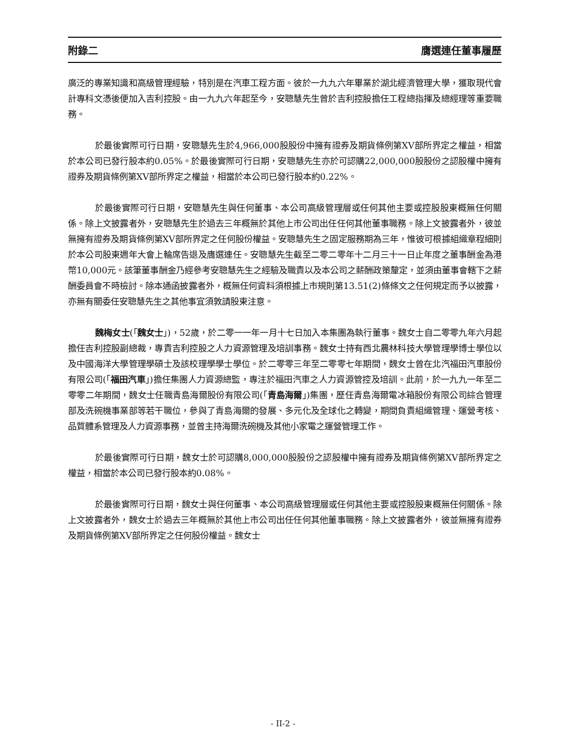附錄二 膺選連任董事履歷
廣泛的專業知識和高級管理經驗，特別是在汽車工程方面。彼於一九九六年畢業於湖北經濟管理大學，獲取現代會計專科文憑後便加入吉利控股。由一九九六年起至今，安聰慧先生曾於吉利控股擔任工程總指揮及總經理等重要職務。
於最後實際可行日期，安聰慧先生於4,966,000股股份中擁有證券及期貨條例第XV部所界定之權益，相當於本公司已發行股本約0.05%。於最後實際可行日期，安聰慧先生亦於可認購22,000,000股股份之認股權中擁有證券及期貨條例第XV部所界定之權益，相當於本公司已發行股本約0.22%。
於最後實際可行日期，安聰慧先生與任何董事、本公司高級管理層或任何其他主要或控股股東概無任何關係。除上文披露者外，安聰慧先生於過去三年概無於其他上市公司出任任何其他董事職務。除上文披露者外，彼並無擁有證券及期貨條例第XV部所界定之任何股份權益。安聰慧先生之固定服務期為三年，惟彼可根據組織章程細則於本公司股東週年大會上輪席告退及膺選連任。安聰慧先生截至二零二零年十二月三十一日止年度之董事酬金為港幣10,000元。該筆董事酬金乃經參考安聰慧先生之經驗及職責以及本公司之薪酬政策釐定，並須由董事會轄下之薪酬委員會不時檢討。除本通函披露者外，概無任何資料須根據上市規則第13.51(2)條條文之任何規定而予以披露，亦無有關委任安聰慧先生之其他事宜須敦請股東注意。
魏梅女士(「魏女士」)，52歲，於二零一一年一月十七日加入本集團為執行董事。魏女士自二零零九年六月起擔任吉利控股副總裁，專責吉利控股之人力資源管理及培訓事務。魏女士持有西北農林科技大學管理學博士學位以及中國海洋大學管理學碩士及該校理學學士學位。於二零零三年至二零零七年期間，魏女士曾在北汽福田汽車股份有限公司(「福田汽車」)擔任集團人力資源總監，專注於福田汽車之人力資源管控及培訓。此前，於一九九一年至二零零二年期間，魏女士任職青島海爾股份有限公司(「青島海爾」)集團，歷任青島海爾電冰箱股份有限公司綜合管理部及洗碗機事業部等若干職位，參與了青島海爾的發展、多元化及全球化之轉變，期間負責組織管理、運營考核、品質體系管理及人力資源事務，並曾主持海爾洗碗機及其他小家電之運營管理工作。
於最後實際可行日期，魏女士於可認購8,000,000股股份之認股權中擁有證券及期貨條例第XV部所界定之權益，相當於本公司已發行股本約0.08%。
於最後實際可行日期，魏女士與任何董事、本公司高級管理層或任何其他主要或控股股東概無任何關係。除上文披露者外，魏女士於過去三年概無於其他上市公司出任任何其他董事職務。除上文披露者外，彼並無擁有證券及期貨條例第XV部所界定之任何股份權益。魏女士
- II-2 -